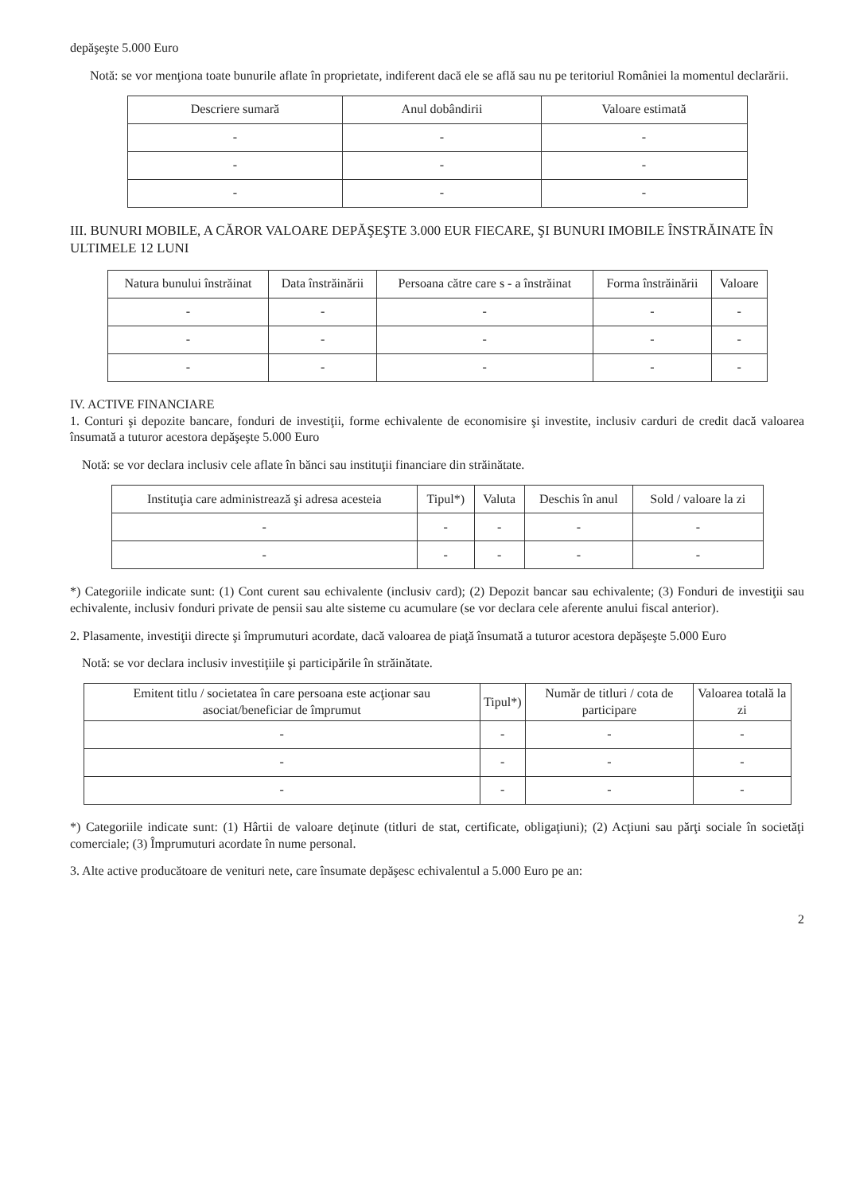depăşeşte 5.000 Euro
Notă: se vor menţiona toate bunurile aflate în proprietate, indiferent dacă ele se află sau nu pe teritoriul României la momentul declarării.
| Descriere sumară | Anul dobândirii | Valoare estimată |
| --- | --- | --- |
| - | - | - |
| - | - | - |
| - | - | - |
III. BUNURI MOBILE, A CĂROR VALOARE DEPĂŞEŞTE 3.000 EUR FIECARE, ŞI BUNURI IMOBILE ÎNSTRĂINATE ÎN ULTIMELE 12 LUNI
| Natura bunului înstrăinat | Data înstrăinării | Persoana către care s - a înstrăinat | Forma înstrăinării | Valoare |
| --- | --- | --- | --- | --- |
| - | - | - | - | - |
| - | - | - | - | - |
| - | - | - | - | - |
IV. ACTIVE FINANCIARE
1. Conturi şi depozite bancare, fonduri de investiţii, forme echivalente de economisire şi investite, inclusiv carduri de credit dacă valoarea însumată a tuturor acestora depăşeşte 5.000 Euro
Notă: se vor declara inclusiv cele aflate în bănci sau instituţii financiare din străinătate.
| Instituţia care administrează şi adresa acesteia | Tipul*) | Valuta | Deschis în anul | Sold / valoare la zi |
| --- | --- | --- | --- | --- |
| - | - | - | - | - |
| - | - | - | - | - |
*) Categoriile indicate sunt: (1) Cont curent sau echivalente (inclusiv card); (2) Depozit bancar sau echivalente; (3) Fonduri de investiţii sau echivalente, inclusiv fonduri private de pensii sau alte sisteme cu acumulare (se vor declara cele aferente anului fiscal anterior).
2. Plasamente, investiţii directe şi împrumuturi acordate, dacă valoarea de piaţă însumată a tuturor acestora depăşeşte 5.000 Euro
Notă: se vor declara inclusiv investiţiile şi participările în străinătate.
| Emitent titlu / societatea în care persoana este acţionar sau asociat/beneficiar de împrumut | Tipul*) | Număr de titluri / cota de participare | Valoarea totală la zi |
| --- | --- | --- | --- |
| - | - | - | - |
| - | - | - | - |
| - | - | - | - |
*) Categoriile indicate sunt: (1) Hârtii de valoare deţinute (titluri de stat, certificate, obligaţiuni); (2) Acţiuni sau părţi sociale în societăţi comerciale; (3) Împrumuturi acordate în nume personal.
3. Alte active producătoare de venituri nete, care însumate depăşesc echivalentul a 5.000 Euro pe an:
2